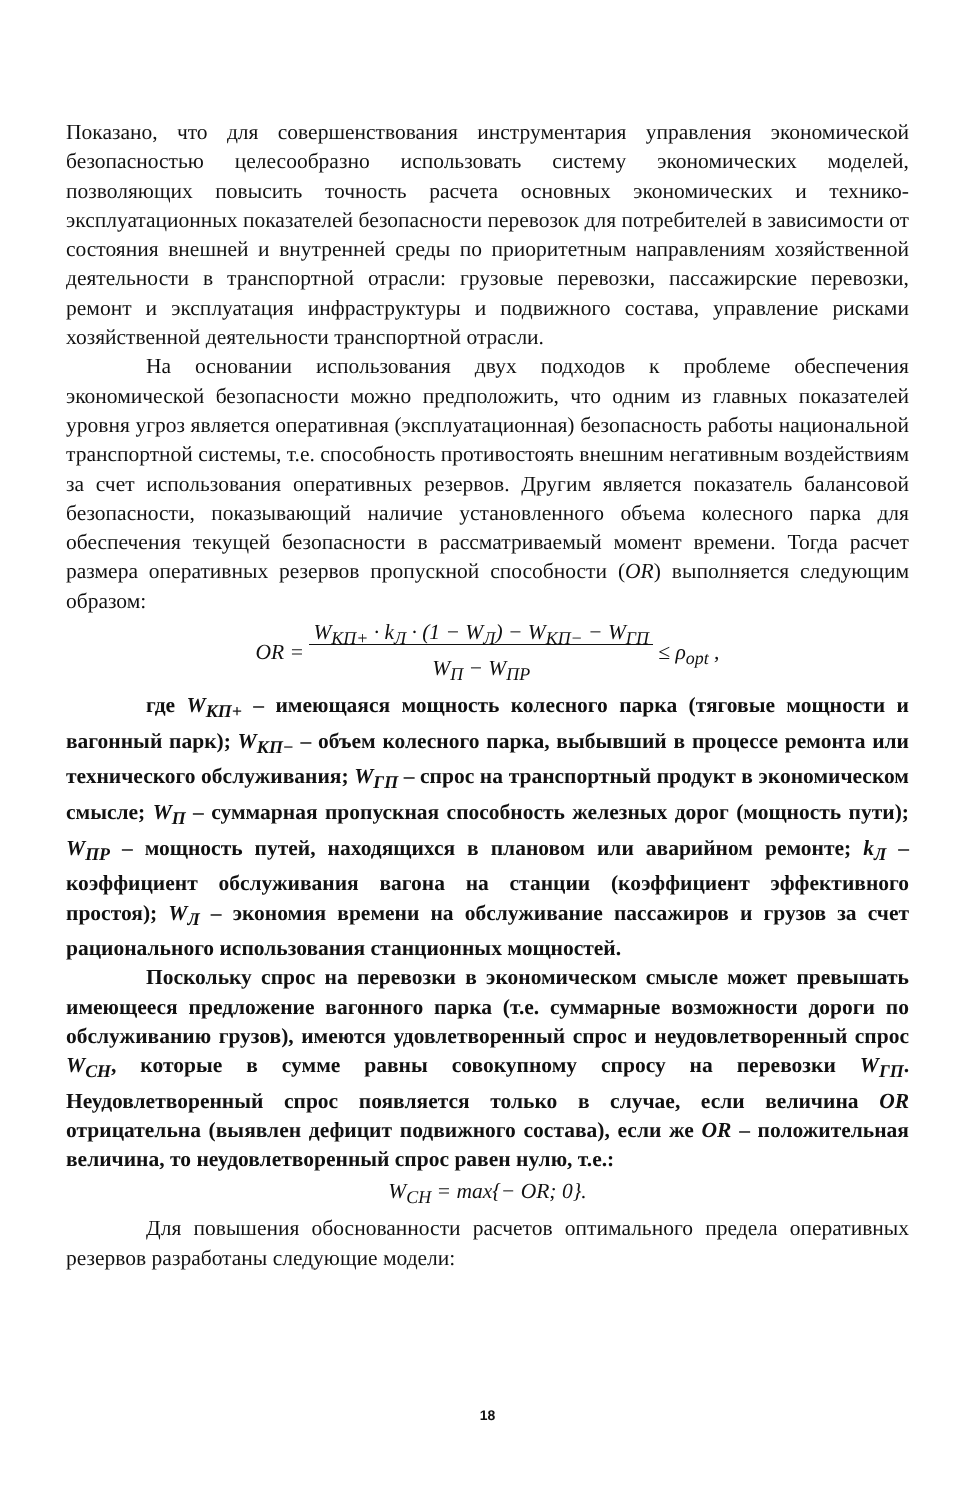Показано, что для совершенствования инструментария управления экономической безопасностью целесообразно использовать систему экономических моделей, позволяющих повысить точность расчета основных экономических и технико-эксплуатационных показателей безопасности перевозок для потребителей в зависимости от состояния внешней и внутренней среды по приоритетным направлениям хозяйственной деятельности в транспортной отрасли: грузовые перевозки, пассажирские перевозки, ремонт и эксплуатация инфраструктуры и подвижного состава, управление рисками хозяйственной деятельности транспортной отрасли.
На основании использования двух подходов к проблеме обеспечения экономической безопасности можно предположить, что одним из главных показателей уровня угроз является оперативная (эксплуатационная) безопасность работы национальной транспортной системы, т.е. способность противостоять внешним негативным воздействиям за счет использования оперативных резервов. Другим является показатель балансовой безопасности, показывающий наличие установленного объема колесного парка для обеспечения текущей безопасности в рассматриваемый момент времени. Тогда расчет размера оперативных резервов пропускной способности (OR) выполняется следующим образом:
OR = W<sub>КП+</sub> · k<sub>Л</sub> · (1 − W<sub>Л</sub>) − W<sub>КП−</sub> − W<sub>ГП</sub>
W<sub>П</sub> − W<sub>ПР</sub> ≤ ρ<sub>opt</sub> ,
где W<sub>КП+</sub> – имеющаяся мощность колесного парка (тяговые мощности и вагонный парк); W<sub>КП−</sub> – объем колесного парка, выбывший в процессе ремонта или технического обслуживания; W<sub>ГП</sub> – спрос на транспортный продукт в экономическом смысле; W<sub>П</sub> – суммарная пропускная способность железных дорог (мощность пути); W<sub>ПР</sub> – мощность путей, находящихся в плановом или аварийном ремонте; k<sub>Л</sub> – коэффициент обслуживания вагона на станции (коэффициент эффективного простоя); W<sub>Л</sub> – экономия времени на обслуживание пассажиров и грузов за счет рационального использования станционных мощностей.
Поскольку спрос на перевозки в экономическом смысле может превышать имеющееся предложение вагонного парка (т.е. суммарные возможности дороги по обслуживанию грузов), имеются удовлетворенный спрос и неудовлетворенный спрос W<sub>СН</sub>, которые в сумме равны совокупному спросу на перевозки W<sub>ГП</sub>. Неудовлетворенный спрос появляется только в случае, если величина OR отрицательна (выявлен дефицит подвижного состава), если же OR – положительная величина, то неудовлетворенный спрос равен нулю, т.е.:
W<sub>CH</sub> = max{− OR; 0}.
Для повышения обоснованности расчетов оптимального предела оперативных резервов разработаны следующие модели:
18